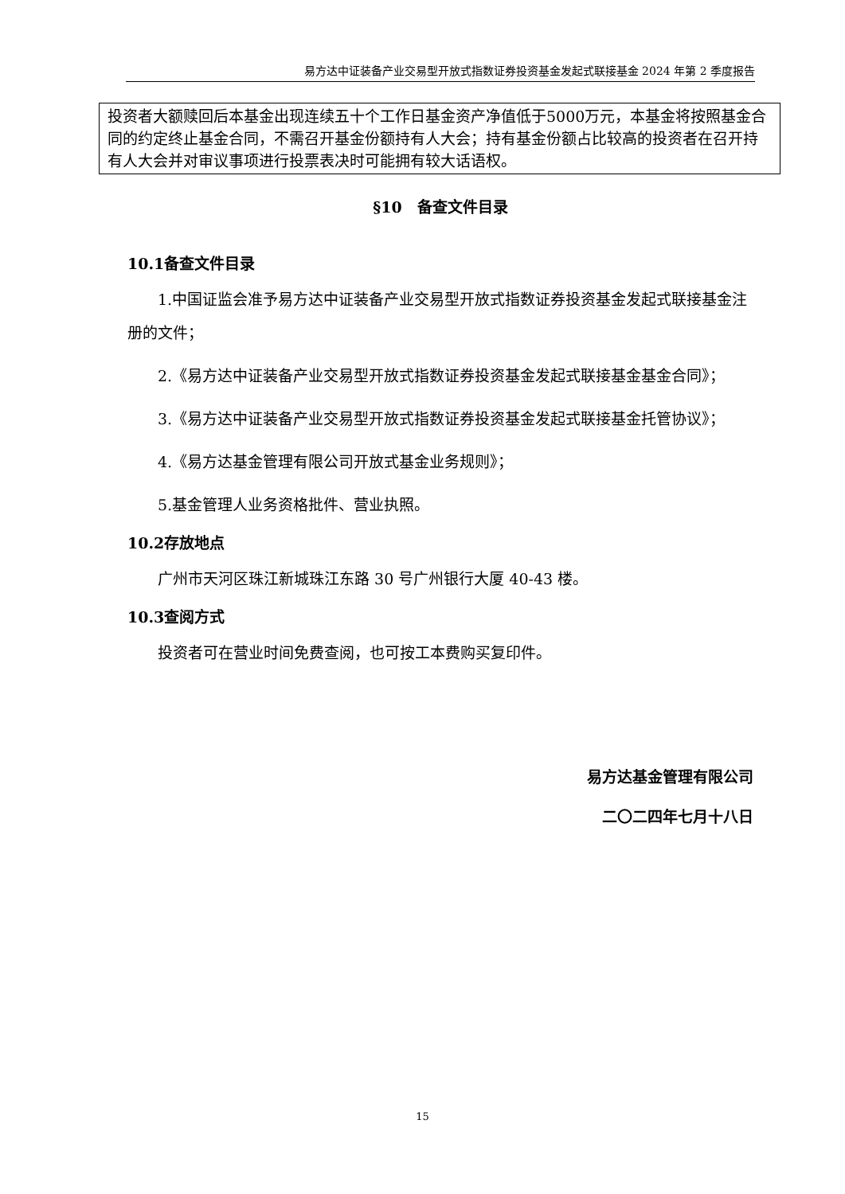易方达中证装备产业交易型开放式指数证券投资基金发起式联接基金 2024 年第 2 季度报告
投资者大额赎回后本基金出现连续五十个工作日基金资产净值低于5000万元，本基金将按照基金合同的约定终止基金合同，不需召开基金份额持有人大会；持有基金份额占比较高的投资者在召开持有人大会并对审议事项进行投票表决时可能拥有较大话语权。
§10　备查文件目录
10.1备查文件目录
1.中国证监会准予易方达中证装备产业交易型开放式指数证券投资基金发起式联接基金注册的文件；
2.《易方达中证装备产业交易型开放式指数证券投资基金发起式联接基金基金合同》；
3.《易方达中证装备产业交易型开放式指数证券投资基金发起式联接基金托管协议》；
4.《易方达基金管理有限公司开放式基金业务规则》；
5.基金管理人业务资格批件、营业执照。
10.2存放地点
广州市天河区珠江新城珠江东路 30 号广州银行大厦 40-43 楼。
10.3查阅方式
投资者可在营业时间免费查阅，也可按工本费购买复印件。
易方达基金管理有限公司
二〇二四年七月十八日
15